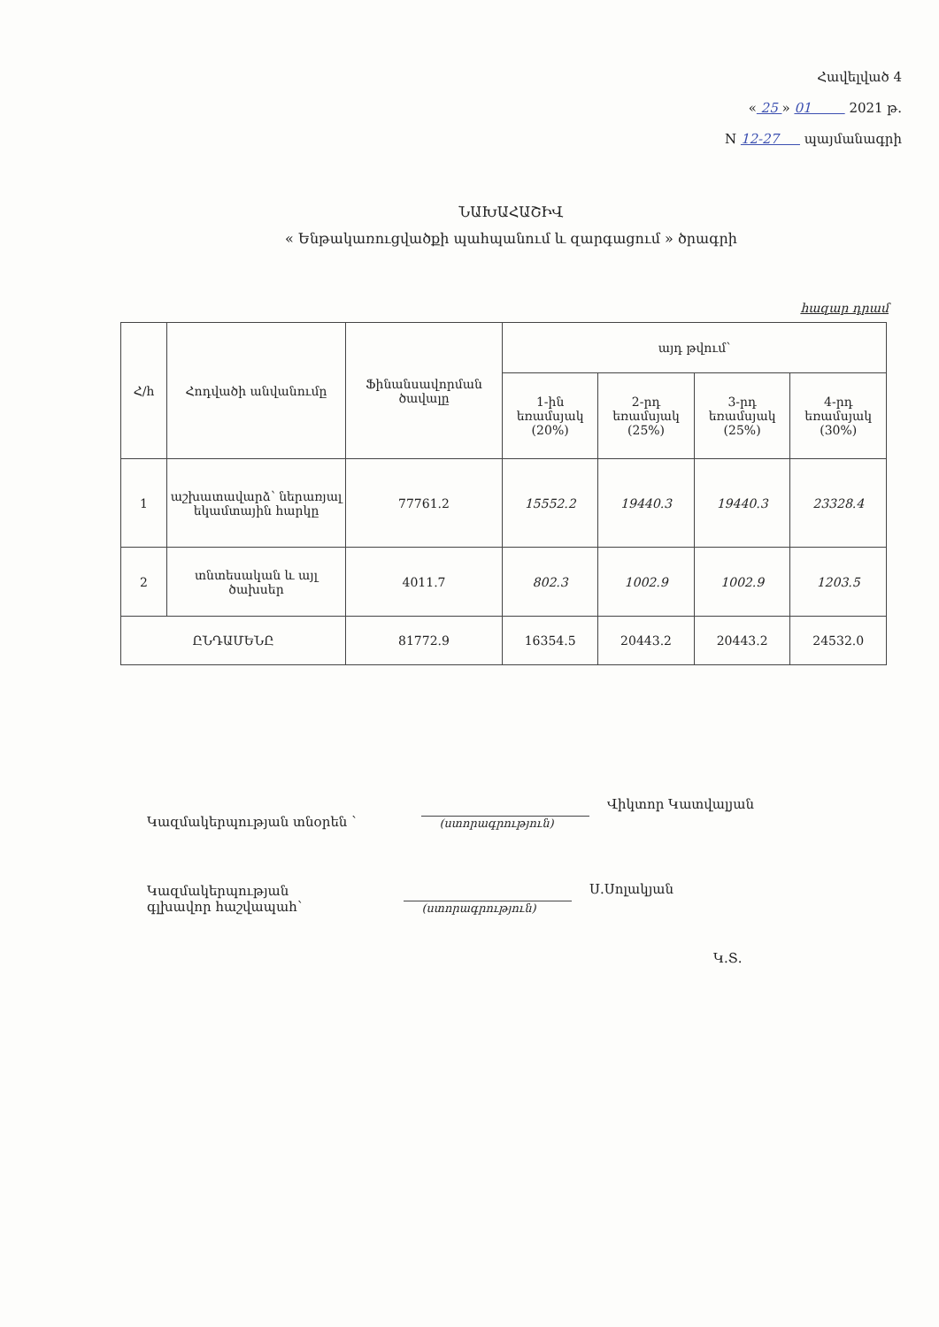Հավելված 4
« 25 » 01 2021 թ.
N 12-27 պայմանագրի
ՆԱԽԱՀԱՇԻՎ
« Ենթակառուցվածքի պահպանում և զարգացում » ծրագրի
հազար դրամ
| Հ/հ | Հոդվածի անվանումը | Ֆինանսավորման ծավալը | այդ թվում՝ | | | |
| --- | --- | --- | --- | --- | --- | --- |
| | | | 1-ին եռամսյակ (20%) | 2-րդ եռամսյակ (25%) | 3-րդ եռամսյակ (25%) | 4-րդ եռամսյակ (30%) |
| 1 | աշխատավարձ՝ ներառյալ եկամտային հարկը | 77761.2 | 15552.2 | 19440.3 | 19440.3 | 23328.4 |
| 2 | տնտեսական և այլ ծախսեր | 4011.7 | 802.3 | 1002.9 | 1002.9 | 1203.5 |
| ԸՆԴԱՄԵՆԸ | | 81772.9 | 16354.5 | 20443.2 | 20443.2 | 24532.0 |
Կազմակերպության տնօրեն ՝
(ստորագրություն)
Վիկտոր Կատվալյան
Կազմակերպության
գլխավոր հաշվապահ՝
(ստորագրություն)
Ս.Սոլակյան
Կ.Տ.